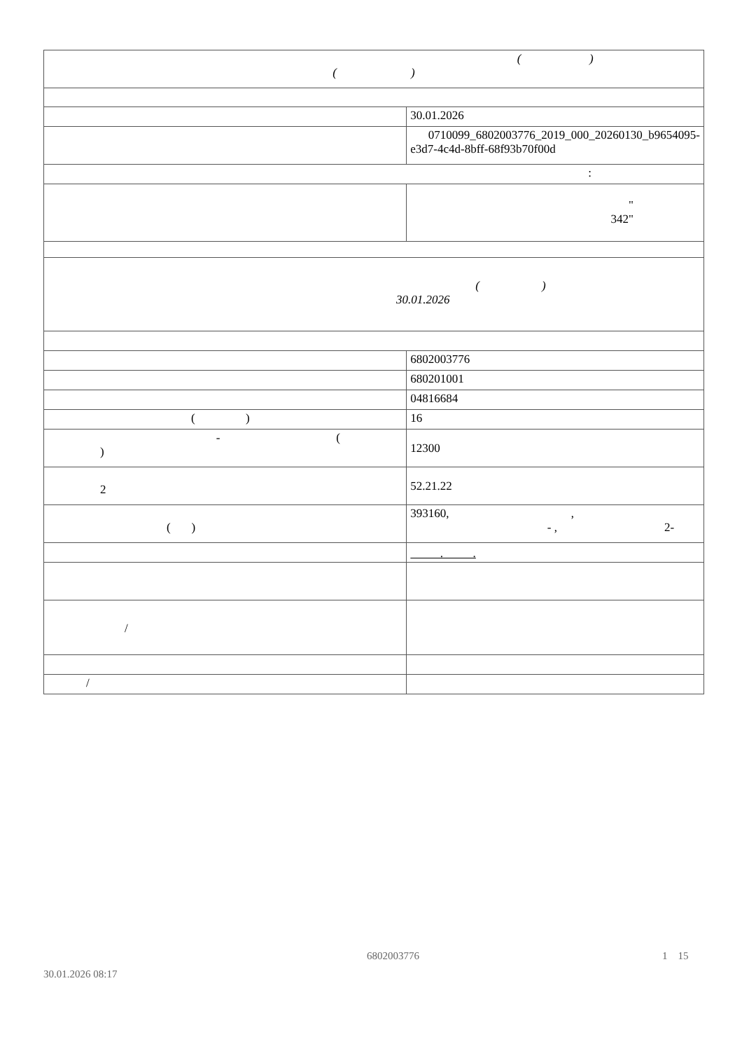| ( ) ( ) | |
| | 30.01.2026 |
| | 0710099_6802003776_2019_000_20260130_b9654095-e3d7-4c4d-8bff-68f93b70f00d |
| : | |
| | " 342" |
| ( ) 30.01.2026 | |
| | 6802003776 |
| | 680201001 |
| | 04816684 |
| ( ) | 16 |
| - ( ) | 12300 |
| 2 | 52.21.22 |
| ( ) | 393160, , - , 2- |
| | . . |
| / | |
| / | |
6802003776 1 15
30.01.2026 08:17